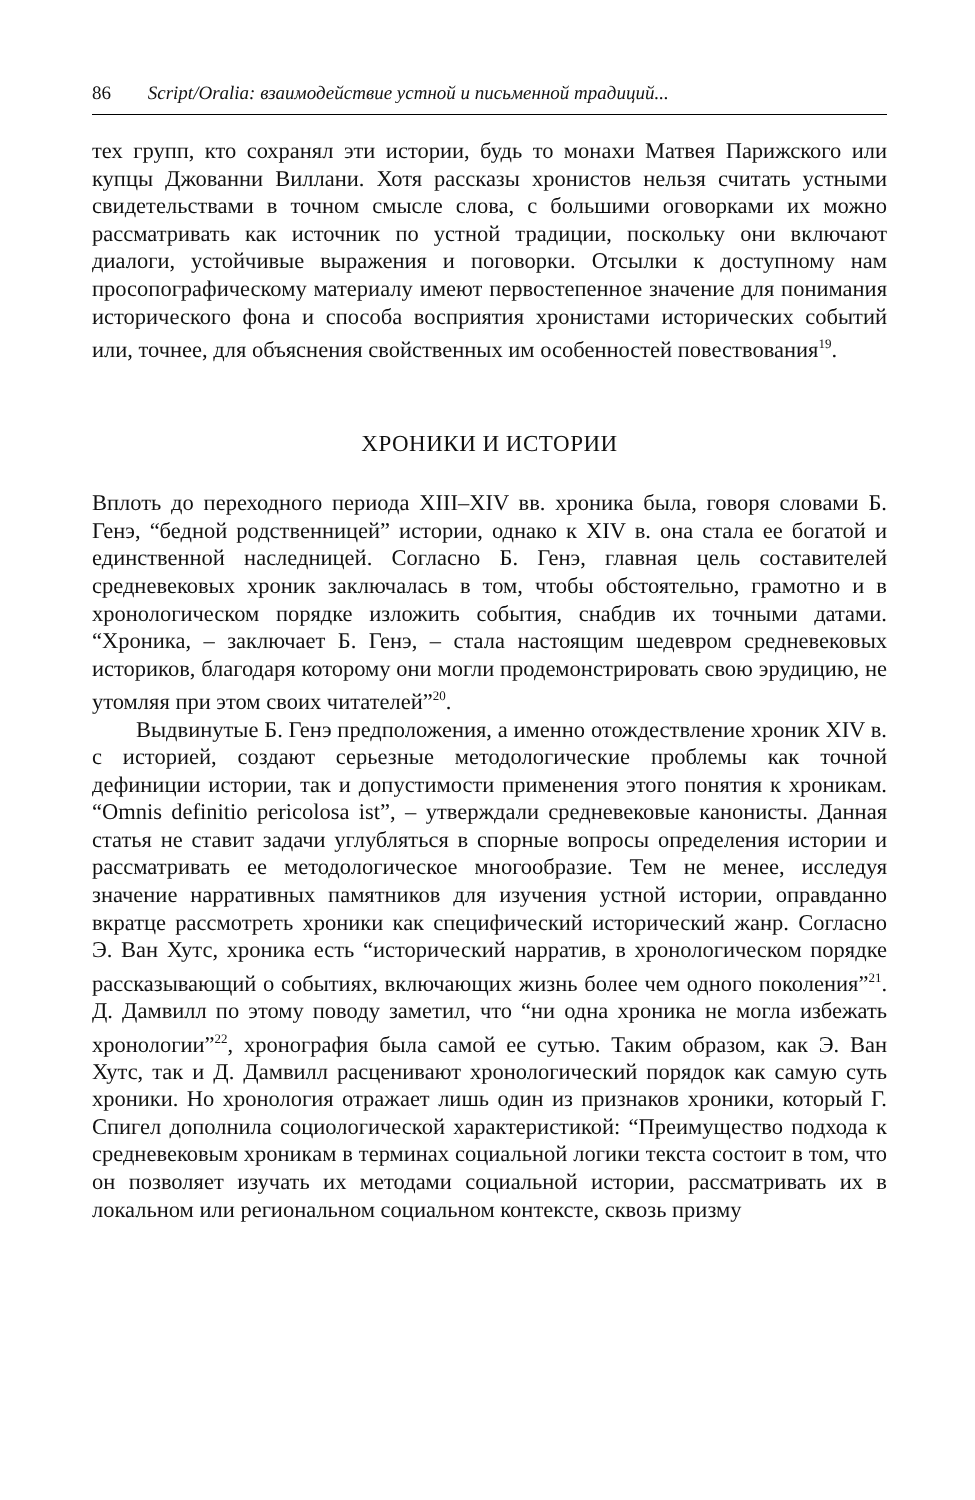86 Script/Oralia: взаимодействие устной и письменной традиций...
тех групп, кто сохранял эти истории, будь то монахи Матвея Парижского или купцы Джованни Виллани. Хотя рассказы хронистов нельзя считать устными свидетельствами в точном смысле слова, с большими оговорками их можно рассматривать как источник по устной традиции, поскольку они включают диалоги, устойчивые выражения и поговорки. Отсылки к доступному нам просопографическому материалу имеют первостепенное значение для понимания исторического фона и способа восприятия хронистами исторических событий или, точнее, для объяснения свойственных им особенностей повествования<sup>19</sup>.
ХРОНИКИ И ИСТОРИИ
Вплоть до переходного периода XIII–XIV вв. хроника была, говоря словами Б. Генэ, “бедной родственницей” истории, однако к XIV в. она стала ее богатой и единственной наследницей. Согласно Б. Генэ, главная цель составителей средневековых хроник заключалась в том, чтобы обстоятельно, грамотно и в хронологическом порядке изложить события, снабдив их точными датами. “Хроника, – заключает Б. Генэ, – стала настоящим шедевром средневековых историков, благодаря которому они могли продемонстрировать свою эрудицию, не утомляя при этом своих читателей”<sup>20</sup>.
Выдвинутые Б. Генэ предположения, а именно отождествление хроник XIV в. с историей, создают серьезные методологические проблемы как точной дефиниции истории, так и допустимости применения этого понятия к хроникам. “Omnis definitio pericolosa ist”, – утверждали средневековые канонисты. Данная статья не ставит задачи углубляться в спорные вопросы определения истории и рассматривать ее методологическое многообразие. Тем не менее, исследуя значение нарративных памятников для изучения устной истории, оправданно вкратце рассмотреть хроники как специфический исторический жанр. Согласно Э. Ван Хутс, хроника есть “исторический нарратив, в хронологическом порядке рассказывающий о событиях, включающих жизнь более чем одного поколения”<sup>21</sup>. Д. Дамвилл по этому поводу заметил, что “ни одна хроника не могла избежать хронологии”<sup>22</sup>, хронография была самой ее сутью. Таким образом, как Э. Ван Хутс, так и Д. Дамвилл расценивают хронологический порядок как самую суть хроники. Но хронология отражает лишь один из признаков хроники, который Г. Спигел дополнила социологической характеристикой: “Преимущество подхода к средневековым хроникам в терминах социальной логики текста состоит в том, что он позволяет изучать их методами социальной истории, рассматривать их в локальном или региональном социальном контексте, сквозь призму